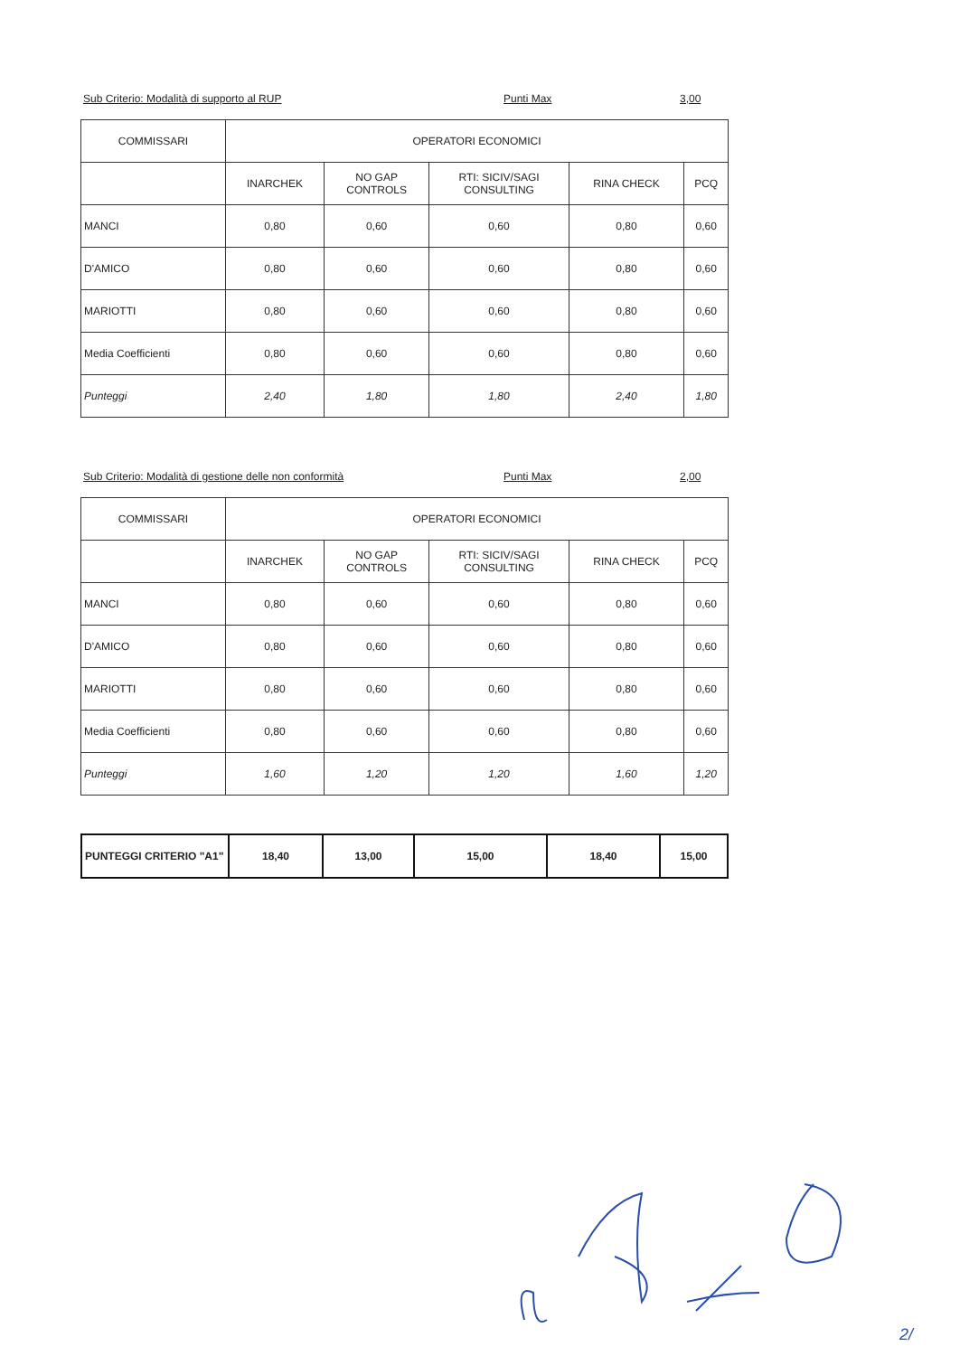Sub Criterio: Modalità di supporto al RUP Punti Max 3,00
| COMMISSARI | OPERATORI ECONOMICI | | | | |
| --- | --- | --- | --- | --- | --- |
| | INARCHEK | NO GAP CONTROLS | RTI: SICIV/SAGI CONSULTING | RINA CHECK | PCQ |
| MANCI | 0,80 | 0,60 | 0,60 | 0,80 | 0,60 |
| D'AMICO | 0,80 | 0,60 | 0,60 | 0,80 | 0,60 |
| MARIOTTI | 0,80 | 0,60 | 0,60 | 0,80 | 0,60 |
| Media Coefficienti | 0,80 | 0,60 | 0,60 | 0,80 | 0,60 |
| Punteggi | 2,40 | 1,80 | 1,80 | 2,40 | 1,80 |
Sub Criterio: Modalità di gestione delle non conformità Punti Max 2,00
| COMMISSARI | OPERATORI ECONOMICI | | | | |
| --- | --- | --- | --- | --- | --- |
| | INARCHEK | NO GAP CONTROLS | RTI: SICIV/SAGI CONSULTING | RINA CHECK | PCQ |
| MANCI | 0,80 | 0,60 | 0,60 | 0,80 | 0,60 |
| D'AMICO | 0,80 | 0,60 | 0,60 | 0,80 | 0,60 |
| MARIOTTI | 0,80 | 0,60 | 0,60 | 0,80 | 0,60 |
| Media Coefficienti | 0,80 | 0,60 | 0,60 | 0,80 | 0,60 |
| Punteggi | 1,60 | 1,20 | 1,20 | 1,60 | 1,20 |
| PUNTEGGI CRITERIO "A1" | 18,40 | 13,00 | 15,00 | 18,40 | 15,00 |
2/